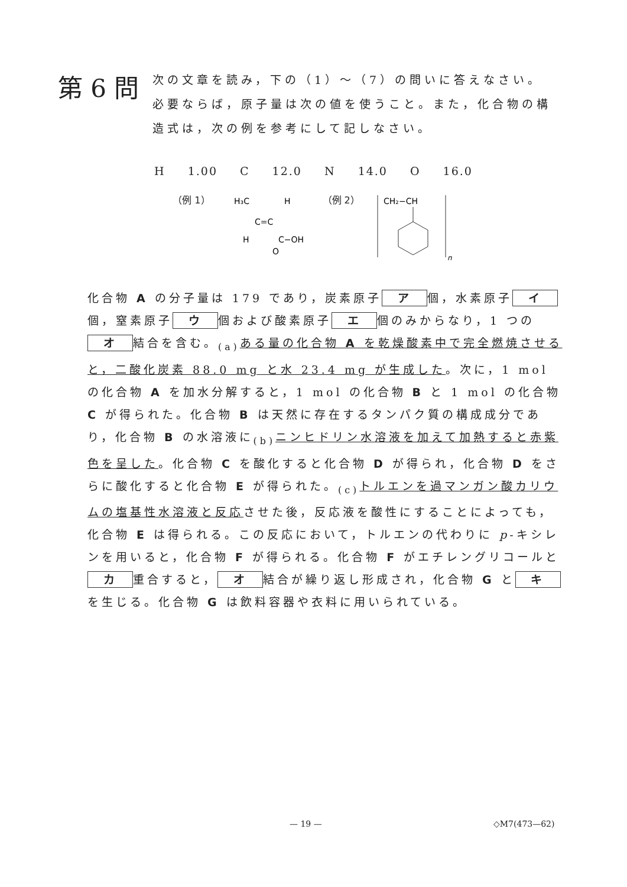第 6 問
次の文章を読み，下の（1）〜（7）の問いに答えなさい。必要ならば，原子量は次の値を使うこと。また，化合物の構造式は，次の例を参考にして記しなさい。
H 1.00 C 12.0 N 14.0 O 16.0
（例 1）
H₃C
H
C=C
H
C−OH
O
（例 2）
CH₂−CH
n
化合物 A の分子量は 179 であり，炭素原子 ア 個，水素原子 イ 個，窒素原子 ウ 個および酸素原子 エ 個のみからなり，1 つの オ 結合を含む。<sub>(a)</sub>ある量の化合物 A を乾燥酸素中で完全燃焼させると，二酸化炭素 88.0 mg と水 23.4 mg が生成した。次に，1 mol の化合物 A を加水分解すると，1 mol の化合物 B と 1 mol の化合物 C が得られた。化合物 B は天然に存在するタンパク質の構成成分であり，化合物 B の水溶液に<sub>(b)</sub>ニンヒドリン水溶液を加えて加熱すると赤紫色を呈した。化合物 C を酸化すると化合物 D が得られ，化合物 D をさらに酸化すると化合物 E が得られた。<sub>(c)</sub>トルエンを過マンガン酸カリウムの塩基性水溶液と反応させた後，反応液を酸性にすることによっても，化合物 E は得られる。この反応において，トルエンの代わりに p-キシレンを用いると，化合物 F が得られる。化合物 F がエチレングリコールと カ 重合すると， オ 結合が繰り返し形成され，化合物 G と キ を生じる。化合物 G は飲料容器や衣料に用いられている。
— 19 — ◇M7(473—62)